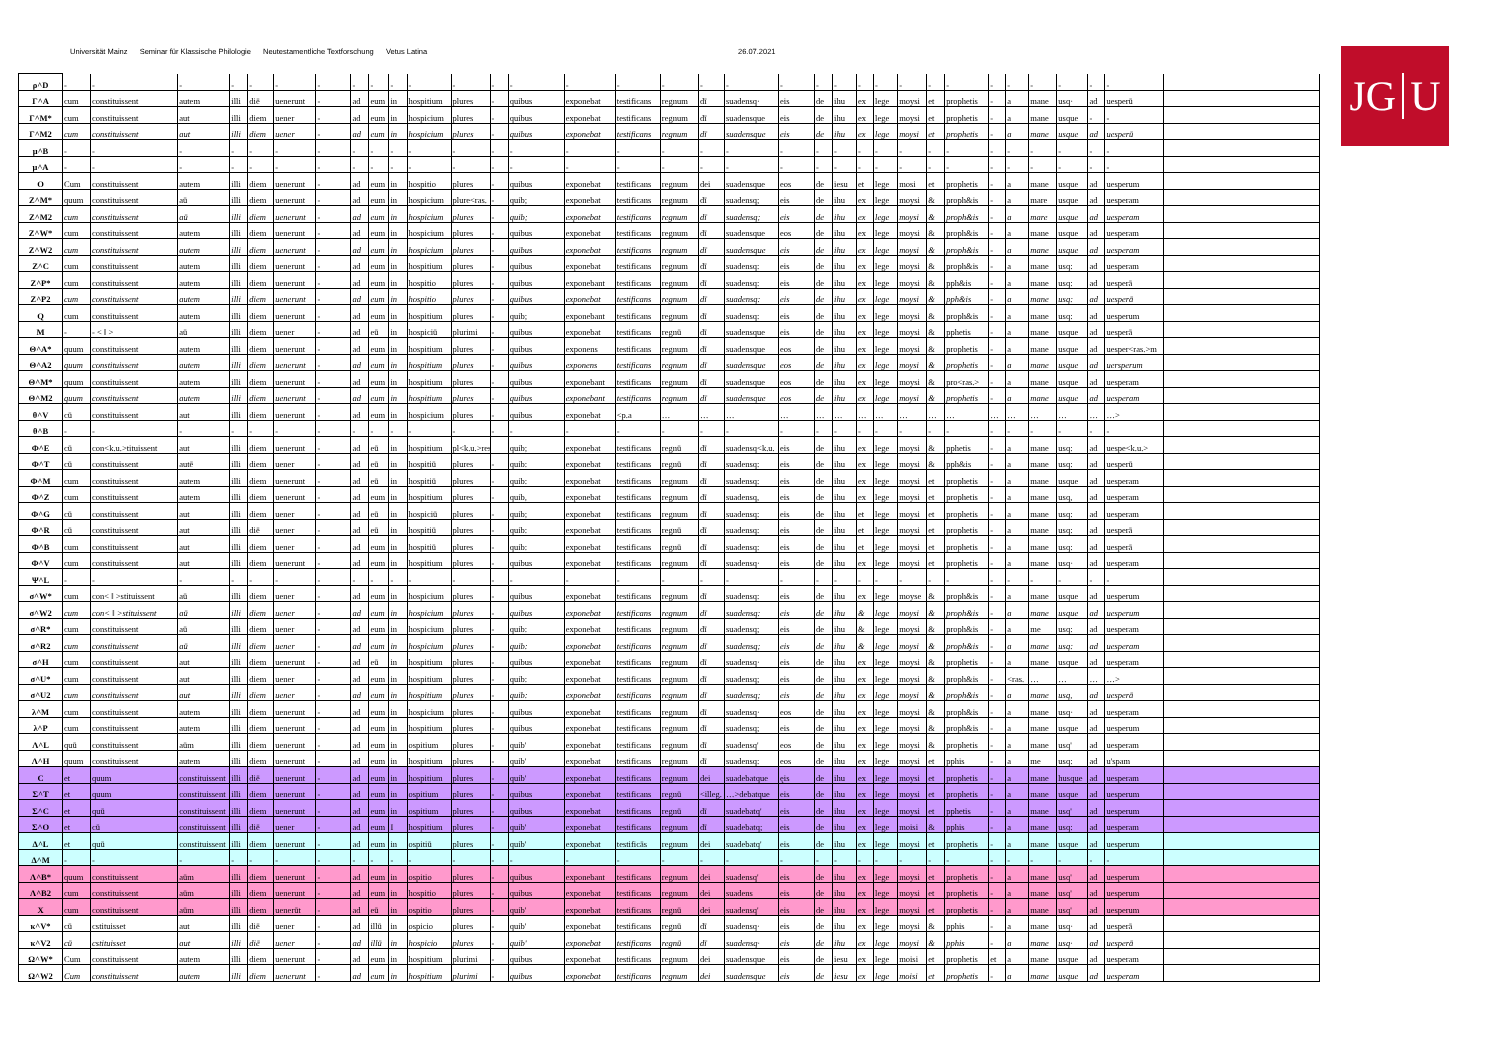Universität Mainz Seminar für Klassische Philologie Neutestamentliche Textforschung Vetus Latina
26.07.2021 JG U
| ρ^D | - | - | - | - | - | - | - | - | - | - | - | - | - | - | - | - | - | - | - | - | - | - | - | - | - | - | - | - | - | - | - | - | - | |
| Γ^A | cum | constituissent | autem | illi | diē | uenerunt | - | ad | eum | in | hospitium | plures | - | quibus | exponebat | testificans | regnum | dī | suadensq· | eis | de | ihu | ex | lege | moysi | et | prophetis | - | a | mane | usq· | ad | uesperū | |
| Γ^M* | cum | constituissent | aut | illi | diem | uener | - | ad | eum | in | hospicium | plures | - | quibus | exponebat | testificans | regnum | dī | suadensque | eis | de | ihu | ex | lege | moysi | et | prophetis | - | a | mane | usque | - | - | |
| Γ^M2 | cum | constituissent | aut | illi | diem | uener | - | ad | eum | in | hospicium | plures | - | quibus | exponebat | testificans | regnum | dī | suadensque | eis | de | ihu | ex | lege | moysi | et | prophetis | - | a | mane | usque | ad | uesperū | |
| μ^B | - | - | - | - | - | - | - | - | - | - | - | - | - | - | - | - | - | - | - | - | - | - | - | - | - | - | - | - | - | - | - | - | - | |
| μ^A | - | - | - | - | - | - | - | - | - | - | - | - | - | - | - | - | - | - | - | - | - | - | - | - | - | - | - | - | - | - | - | - | - | |
| O | Cum | constituissent | autem | illi | diem | uenerunt | - | ad | eum | in | hospitio | plures | - | quibus | exponebat | testificans | regnum | dei | suadensque | eos | de | iesu | et | lege | mosi | et | prophetis | - | a | mane | usque | ad | uesperum | |
| Z^M* | quum | constituissent | aū | illi | diem | uenerunt | - | ad | eum | in | hospicium | plure<ras. | - | quib; | exponebat | testificans | regnum | dī | suadensq; | eis | de | ihu | ex | lege | moysi | & | proph&is | - | a | mare | usque | ad | uesperam | |
| Z^M2 | cum | constituissent | aū | illi | diem | uenerunt | - | ad | eum | in | hospicium | plures | - | quib; | exponebat | testificans | regnum | dī | suadensq; | eis | de | ihu | ex | lege | moysi | & | proph&is | - | a | mare | usque | ad | uesperam | |
| Z^W* | cum | constituissent | autem | illi | diem | uenerunt | - | ad | eum | in | hospicium | plures | - | quibus | exponebat | testificans | regnum | dī | suadensque | eos | de | ihu | ex | lege | moysi | & | proph&is | - | a | mane | usque | ad | uesperam | |
| Z^W2 | cum | constituissent | autem | illi | diem | uenerunt | - | ad | eum | in | hospicium | plures | - | quibus | exponebat | testificans | regnum | dī | suadensque | eis | de | ihu | ex | lege | moysi | & | proph&is | - | a | mane | usque | ad | uesperam | |
| Z^C | cum | constituissent | autem | illi | diem | uenerunt | - | ad | eum | in | hospitium | plures | - | quibus | exponebat | testificans | regnum | dī | suadensq: | eis | de | ihu | ex | lege | moysi | & | proph&is | - | a | mane | usq: | ad | uesperam | |
| Z^P* | cum | constituissent | autem | illi | diem | uenerunt | - | ad | eum | in | hospitio | plures | - | quibus | exponebant | testificans | regnum | dī | suadensq: | eis | de | ihu | ex | lege | moysi | & | pph&is | - | a | mane | usq: | ad | uesperā | |
| Z^P2 | cum | constituissent | autem | illi | diem | uenerunt | - | ad | eum | in | hospitio | plures | - | quibus | exponebat | testificans | regnum | dī | suadensq: | eis | de | ihu | ex | lege | moysi | & | pph&is | - | a | mane | usq: | ad | uesperā | |
| Q | cum | constituissent | autem | illi | diem | uenerunt | - | ad | eum | in | hospitium | plures | - | quib; | exponebant | testificans | regnum | dī | suadensq: | eis | de | ihu | ex | lege | moysi | & | proph&is | - | a | mane | usq: | ad | uesperum | |
| M | - | - < ‖ > | aū | illi | diem | uener | - | ad | eū | in | hospiciū | plurimi | - | quibus | exponebat | testificans | regnū | dī | suadensque | eis | de | ihu | ex | lege | moysi | & | pphetis | - | a | mane | usque | ad | uesperā | |
| Θ^A* | quum | constituissent | autem | illi | diem | uenerunt | - | ad | eum | in | hospitium | plures | - | quibus | exponens | testificans | regnum | dī | suadensque | eos | de | ihu | ex | lege | moysi | & | prophetis | - | a | mane | usque | ad | uesper<ras.>m | |
| Θ^A2 | quum | constituissent | autem | illi | diem | uenerunt | - | ad | eum | in | hospitium | plures | - | quibus | exponens | testificans | regnum | dī | suadensque | eos | de | ihu | ex | lege | moysi | & | prophetis | - | a | mane | usque | ad | uersperum | |
| Θ^M* | quum | constituissent | autem | illi | diem | uenerunt | - | ad | eum | in | hospitium | plures | - | quibus | exponebant | testificans | regnum | dī | suadensque | eos | de | ihu | ex | lege | moysi | & | pro<ras.> | - | a | mane | usque | ad | uesperam | |
| Θ^M2 | quum | constituissent | autem | illi | diem | uenerunt | - | ad | eum | in | hospitium | plures | - | quibus | exponebant | testificans | regnum | dī | suadensque | eos | de | ihu | ex | lege | moysi | & | prophetis | - | a | mane | usque | ad | uesperam | |
| θ^V | cū | constituissent | aut | illi | diem | uenerunt | - | ad | eum | in | hospicium | plures | - | quibus | exponebat | <p.a | … | … | … | … | … | … | … | … | … | … | … | … | … | … | … | … | …> | |
| θ^B | - | - | - | - | - | - | - | - | - | - | - | - | - | - | - | - | - | - | - | - | - | - | - | - | - | - | - | - | - | - | - | - | - | |
| Φ^E | cū | con<k.u.>tituissent | aut | illi | diem | uenerunt | - | ad | eū | in | hospitium | pl<k.u.>res | | quib; | exponebat | testificans | regnū | dī | suadensq<k.u. | eis | de | ihu | ex | lege | moysi | & | pphetis | - | a | mane | usq: | ad | uespe<k.u.> | |
| Φ^T | cū | constituissent | autē | illi | diem | uener | - | ad | eū | in | hospitiū | plures | - | quib: | exponebat | testificans | regnū | dī | suadensq: | eis | de | ihu | ex | lege | moysi | & | pph&is | - | a | mane | usq: | ad | uesperū | |
| Φ^M | cum | constituissent | autem | illi | diem | uenerunt | - | ad | eū | in | hospitiū | plures | - | quib: | exponebat | testificans | regnum | dī | suadensq: | eis | de | ihu | ex | lege | moysi | et | prophetis | - | a | mane | usque | ad | uesperam | |
| Φ^Z | cum | constituissent | autem | illi | diem | uenerunt | - | ad | eum | in | hospitium | plures | - | quib, | exponebat | testificans | regnum | dī | suadensq, | eis | de | ihu | ex | lege | moysi | et | prophetis | - | a | mane | usq, | ad | uesperam | |
| Φ^G | cū | constituissent | aut | illi | diem | uener | - | ad | eū | in | hospiciū | plures | - | quib; | exponebat | testificans | regnum | dī | suadensq: | eis | de | ihu | et | lege | moysi | et | prophetis | - | a | mane | usq: | ad | uesperam | |
| Φ^R | cū | constituissent | aut | illi | diē | uener | - | ad | eū | in | hospitiū | plures | - | quib: | exponebat | testificans | regnū | dī | suadensq: | eis | de | ihu | et | lege | moysi | et | prophetis | - | a | mane | usq: | ad | uesperā | |
| Φ^B | cum | constituissent | aut | illi | diem | uener | - | ad | eum | in | hospitiū | plures | - | quib: | exponebat | testificans | regnū | dī | suadensq: | eis | de | ihu | et | lege | moysi | et | prophetis | - | a | mane | usq: | ad | uesperā | |
| Φ^V | cum | constituissent | aut | illi | diem | uenerunt | - | ad | eum | in | hospitium | plures | - | quibus | exponebat | testificans | regnum | dī | suadensq· | eis | de | ihu | ex | lege | moysi | et | prophetis | - | a | mane | usq· | ad | uesperam | |
| Ψ^L | - | - | - | - | - | - | - | - | - | - | - | - | - | - | - | - | - | - | - | - | - | - | - | - | - | - | - | - | - | - | - | - | - | |
| σ^W* | cum | con< ‖ >stituissent | aū | illi | diem | uener | - | ad | eum | in | hospicium | plures | - | quibus | exponebat | testificans | regnum | dī | suadensq: | eis | de | ihu | ex | lege | moyse | & | proph&is | - | a | mane | usque | ad | uesperum | |
| σ^W2 | cum | con< ‖ >stituissent | aū | illi | diem | uener | - | ad | eum | in | hospicium | plures | - | quibus | exponebat | testificans | regnum | dī | suadensq: | eis | de | ihu | & | lege | moysi | & | proph&is | - | a | mane | usque | ad | uesperum | |
| σ^R* | cum | constituissent | aū | illi | diem | uener | - | ad | eum | in | hospicium | plures | - | quib: | exponebat | testificans | regnum | dī | suadensq; | eis | de | ihu | & | lege | moysi | & | proph&is | - | a | me | usq: | ad | uesperam | |
| σ^R2 | cum | constituissent | aū | illi | diem | uener | - | ad | eum | in | hospicium | plures | - | quib: | exponebat | testificans | regnum | dī | suadensq; | eis | de | ihu | & | lege | moysi | & | proph&is | - | a | mane | usq: | ad | uesperam | |
| σ^H | cum | constituissent | aut | illi | diem | uenerunt | - | ad | eū | in | hospitium | plures | - | quibus | exponebat | testificans | regnum | dī | suadensq· | eis | de | ihu | ex | lege | moysi | & | prophetis | - | a | mane | usque | ad | uesperam | |
| σ^U* | cum | constituissent | aut | illi | diem | uener | - | ad | eum | in | hospitium | plures | - | quib: | exponebat | testificans | regnum | dī | suadensq; | eis | de | ihu | ex | lege | moysi | & | proph&is | - | <ras. | … | … | … | …> | |
| σ^U2 | cum | constituissent | aut | illi | diem | uener | - | ad | eum | in | hospitium | plures | - | quib: | exponebat | testificans | regnum | dī | suadensq; | eis | de | ihu | ex | lege | moysi | & | proph&is | - | a | mane | usq, | ad | uesperā | |
| λ^M | cum | constituissent | autem | illi | diem | uenerunt | - | ad | eum | in | hospicium | plures | - | quibus | exponebat | testificans | regnum | dī | suadensq· | eos | de | ihu | ex | lege | moysi | & | proph&is | - | a | mane | usq· | ad | uesperam | |
| λ^P | cum | constituissent | autem | illi | diem | uenerunt | - | ad | eum | in | hospitium | plures | - | quibus | exponebat | testificans | regnum | dī | suadensq; | eis | de | ihu | ex | lege | moysi | & | proph&is | - | a | mane | usque | ad | uesperum | |
| Λ^L | quū | constituissent | aūm | illi | diem | uenerunt | - | ad | eum | in | ospitium | plures | - | quib' | exponebat | testificans | regnum | dī | suadensq' | eos | de | ihu | ex | lege | moysi | & | prophetis | - | a | mane | usq' | ad | uesperam | |
| Λ^H | quum | constituissent | autem | illi | diem | uenerunt | - | ad | eum | in | hospitium | plures | - | quib' | exponebat | testificans | regnum | dī | suadensq: | eos | de | ihu | ex | lege | moysi | et | pphis | - | a | me | usq: | ad | u'spam | |
| C | et | quum | constituissent | illi | diē | uenerunt | - | ad | eum | in | hospitium | plures | - | quib' | exponebat | testificans | regnum | dei | suadebatque | ęis | de | ihu | ex | lege | moysi | et | prophetis | - | a | mane | husque | ad | uesperam | |
| Σ^T | et | quum | constituissent | illi | diem | uenerunt | - | ad | eum | in | ospitium | plures | - | quibus | exponebat | testificans | regnū | <illeg. | …>debatque | eis | de | ihu | ex | lege | moysi | et | prophetis | - | a | mane | usque | ad | uesperum | |
| Σ^C | et | quū | constituissent | illi | diem | uenerunt | - | ad | eum | in | ospitium | plures | - | quibus | exponebat | testificans | regnū | dī | suadebatq' | eis | de | ihu | ex | lege | moysi | et | pphetis | - | a | mane | usq' | ad | uesperum | |
| Σ^O | et | cū | constituissent | illi | diē | uener | - | ad | eum | I | hospitium | plures | - | quib' | exponebat | testificans | regnum | dī | suadebatq; | eis | de | ihu | ex | lege | moisi | & | pphis | - | a | mane | usq: | ad | uesperam | |
| Δ^L | et | quū | constituissent | illi | diem | uenerunt | - | ad | eum | in | ospitiū | plures | - | quib' | exponebat | testificās | regnum | dei | suadebatq' | eis | de | ihu | ex | lege | moysi | et | prophetis | - | a | mane | usque | ad | uesperum | |
| Δ^M | - | - | - | - | - | - | - | - | - | - | - | - | - | - | - | - | - | - | - | - | - | - | - | - | - | - | - | - | - | - | - | - | - | |
| Λ^B* | quum | constituissent | aūm | illi | diem | uenerunt | - | ad | eum | in | ospitio | plures | - | quibus | exponebant | testificans | regnum | dei | suadensq' | eis | de | ihu | ex | lege | moysi | et | prophetis | - | a | mane | usq' | ad | uesperum | |
| Λ^B2 | cum | constituissent | aūm | illi | diem | uenerunt | - | ad | eum | in | hospitio | plures | - | quibus | exponebat | testificans | regnum | dei | suadens | eis | de | ihu | ex | lege | moysi | et | prophetis | - | a | mane | usq' | ad | uesperum | |
| X | cum | constituissent | aūm | illi | diem | uenerūt | - | ad | eū | in | ospitio | plures | - | quib' | exponebat | testificans | regnū | dei | suadensq' | eis | de | ihu | ex | lege | moysi | et | prophetis | - | a | mane | usq' | ad | uesperum | |
| κ^V* | cū | cstituisset | aut | illi | diē | uener | - | ad | illū | in | ospicio | plures | - | quib' | exponebat | testificans | regnū | dī | suadensq· | eis | de | ihu | ex | lege | moysi | & | pphis | - | a | mane | usq· | ad | uesperā | |
| κ^V2 | cū | cstituisset | aut | illi | diē | uener | - | ad | illū | in | hospicio | plures | - | quib' | exponebat | testificans | regnū | dī | suadensq· | eis | de | ihu | ex | lege | moysi | & | pphis | - | a | mane | usq· | ad | uesperā | |
| Ω^W* | Cum | constituissent | autem | illi | diem | uenerunt | - | ad | eum | in | hospitium | plurimi | - | quibus | exponebat | testificans | regnum | dei | suadensque | eis | de | iesu | ex | lege | moisi | et | prophetis | et | a | mane | usque | ad | uesperam | |
| Ω^W2 | Cum | constituissent | autem | illi | diem | uenerunt | - | ad | eum | in | hospitium | plurimi | - | quibus | exponebat | testificans | regnum | dei | suadensque | eis | de | iesu | ex | lege | moisi | et | prophetis | - | a | mane | usque | ad | uesperam | |